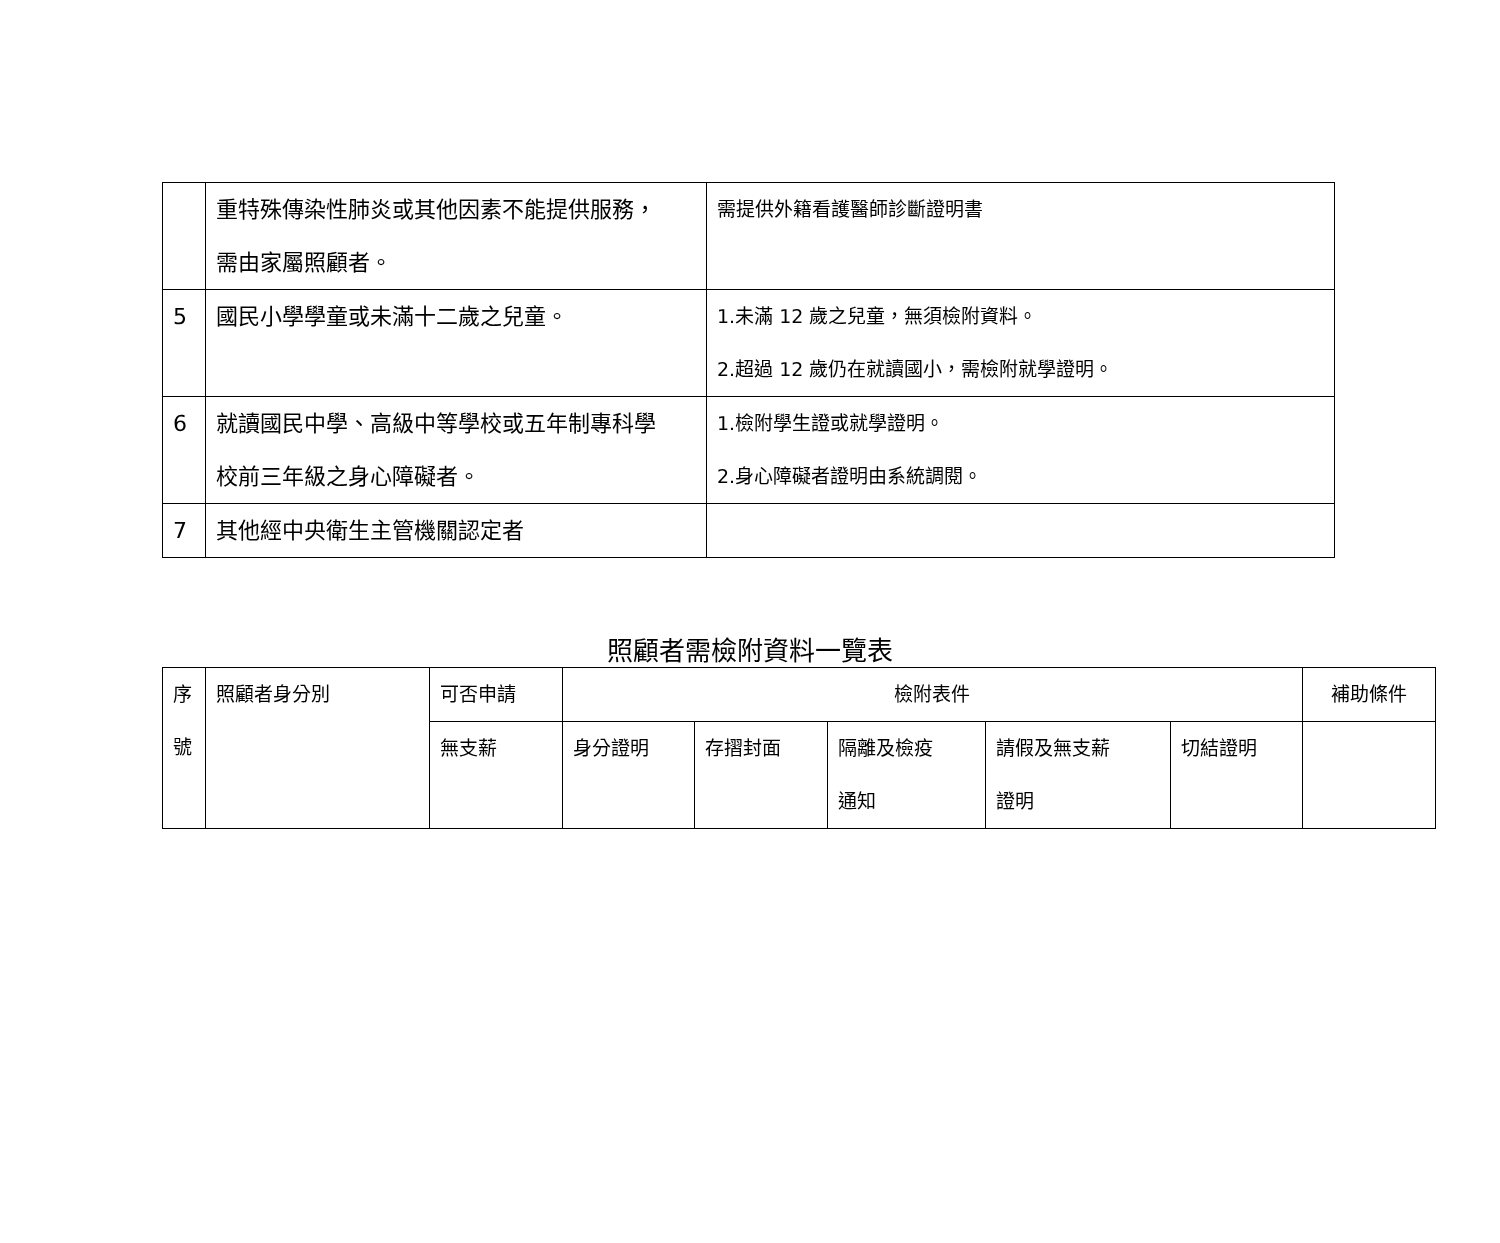| | 重特殊傳染性肺炎或其他因素不能提供服務， 需由家屬照顧者。 | 需提供外籍看護醫師診斷證明書 |
| 5 | 國民小學學童或未滿十二歲之兒童。 | 1.未滿 12 歲之兒童，無須檢附資料。 2.超過 12 歲仍在就讀國小，需檢附就學證明。 |
| 6 | 就讀國民中學、高級中等學校或五年制專科學 校前三年級之身心障礙者。 | 1.檢附學生證或就學證明。 2.身心障礙者證明由系統調閱。 |
| 7 | 其他經中央衛生主管機關認定者 | |
照顧者需檢附資料一覽表
| 序 號 | 照顧者身分別 | 可否申請 | 檢附表件 | | | | | 補助條件 |
| --- | --- | --- | --- | --- | --- | --- | --- | --- |
| | | 無支薪 | 身分證明 | 存摺封面 | 隔離及檢疫 通知 | 請假及無支薪 證明 | 切結證明 | |